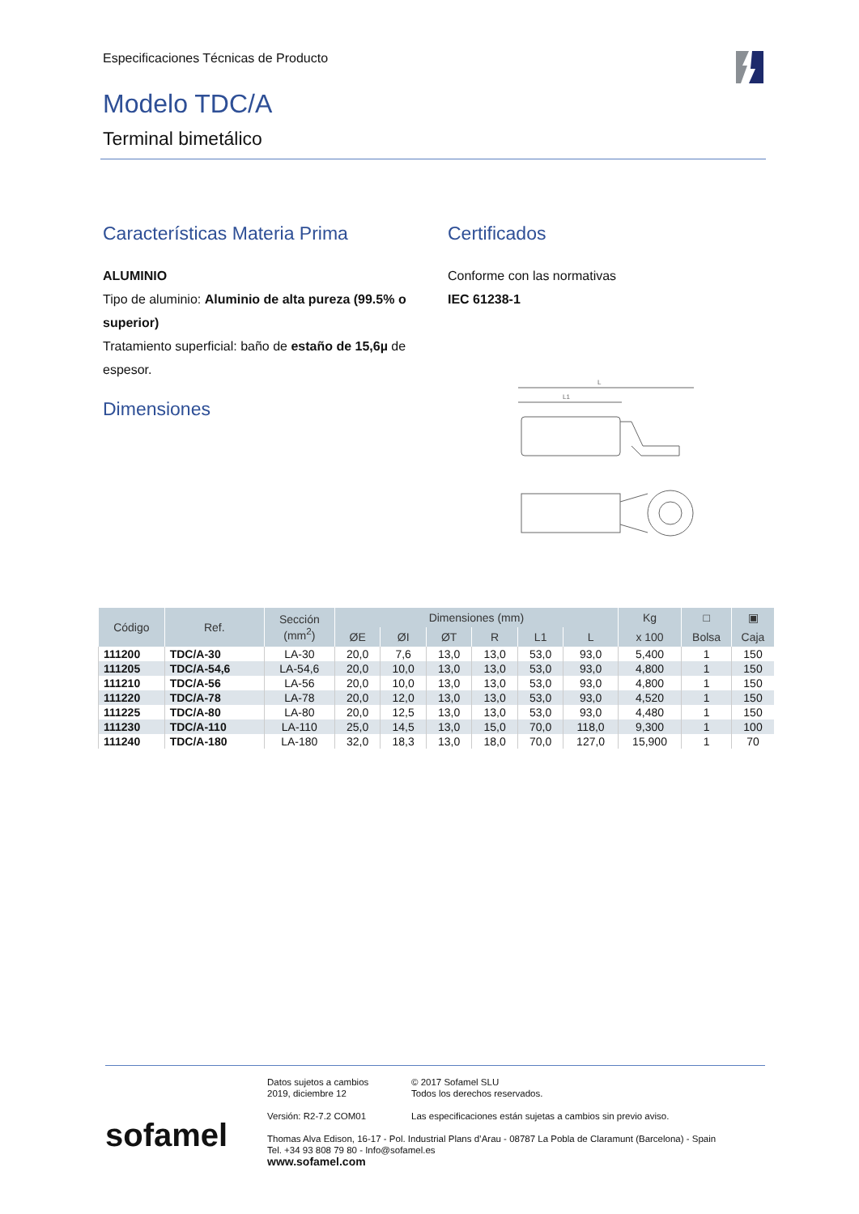Especificaciones Técnicas de Producto
Modelo TDC/A
Terminal bimetálico
Características Materia Prima
ALUMINIO
Tipo de aluminio: Aluminio de alta pureza (99.5% o superior)
Tratamiento superficial: baño de estaño de 15,6µ de espesor.
Dimensiones
Certificados
Conforme con las normativas
IEC 61238-1
L
L1
| Código | Ref. | Sección (mm<sup>2</sup>) | Dimensiones (mm) | | | | | | Kg | □ | ▣ |
| --- | --- | --- | --- | --- | --- | --- | --- | --- | --- | --- | --- |
| | | | ØE | ØI | ØT | R | L1 | L | x 100 | Bolsa | Caja |
| 111200 | TDC/A-30 | LA-30 | 20,0 | 7,6 | 13,0 | 13,0 | 53,0 | 93,0 | 5,400 | 1 | 150 |
| 111205 | TDC/A-54,6 | LA-54,6 | 20,0 | 10,0 | 13,0 | 13,0 | 53,0 | 93,0 | 4,800 | 1 | 150 |
| 111210 | TDC/A-56 | LA-56 | 20,0 | 10,0 | 13,0 | 13,0 | 53,0 | 93,0 | 4,800 | 1 | 150 |
| 111220 | TDC/A-78 | LA-78 | 20,0 | 12,0 | 13,0 | 13,0 | 53,0 | 93,0 | 4,520 | 1 | 150 |
| 111225 | TDC/A-80 | LA-80 | 20,0 | 12,5 | 13,0 | 13,0 | 53,0 | 93,0 | 4,480 | 1 | 150 |
| 111230 | TDC/A-110 | LA-110 | 25,0 | 14,5 | 13,0 | 15,0 | 70,0 | 118,0 | 9,300 | 1 | 100 |
| 111240 | TDC/A-180 | LA-180 | 32,0 | 18,3 | 13,0 | 18,0 | 70,0 | 127,0 | 15,900 | 1 | 70 |
Datos sujetos a cambios
2019, diciembre 12
© 2017 Sofamel SLU
Todos los derechos reservados.
Versión: R2-7.2 COM01 Las especificaciones están sujetas a cambios sin previo aviso.
Thomas Alva Edison, 16-17 - Pol. Industrial Plans d’Arau - 08787 La Pobla de Claramunt (Barcelona) - Spain
Tel. +34 93 808 79 80 - Info@sofamel.es
www.sofamel.com
sofamel